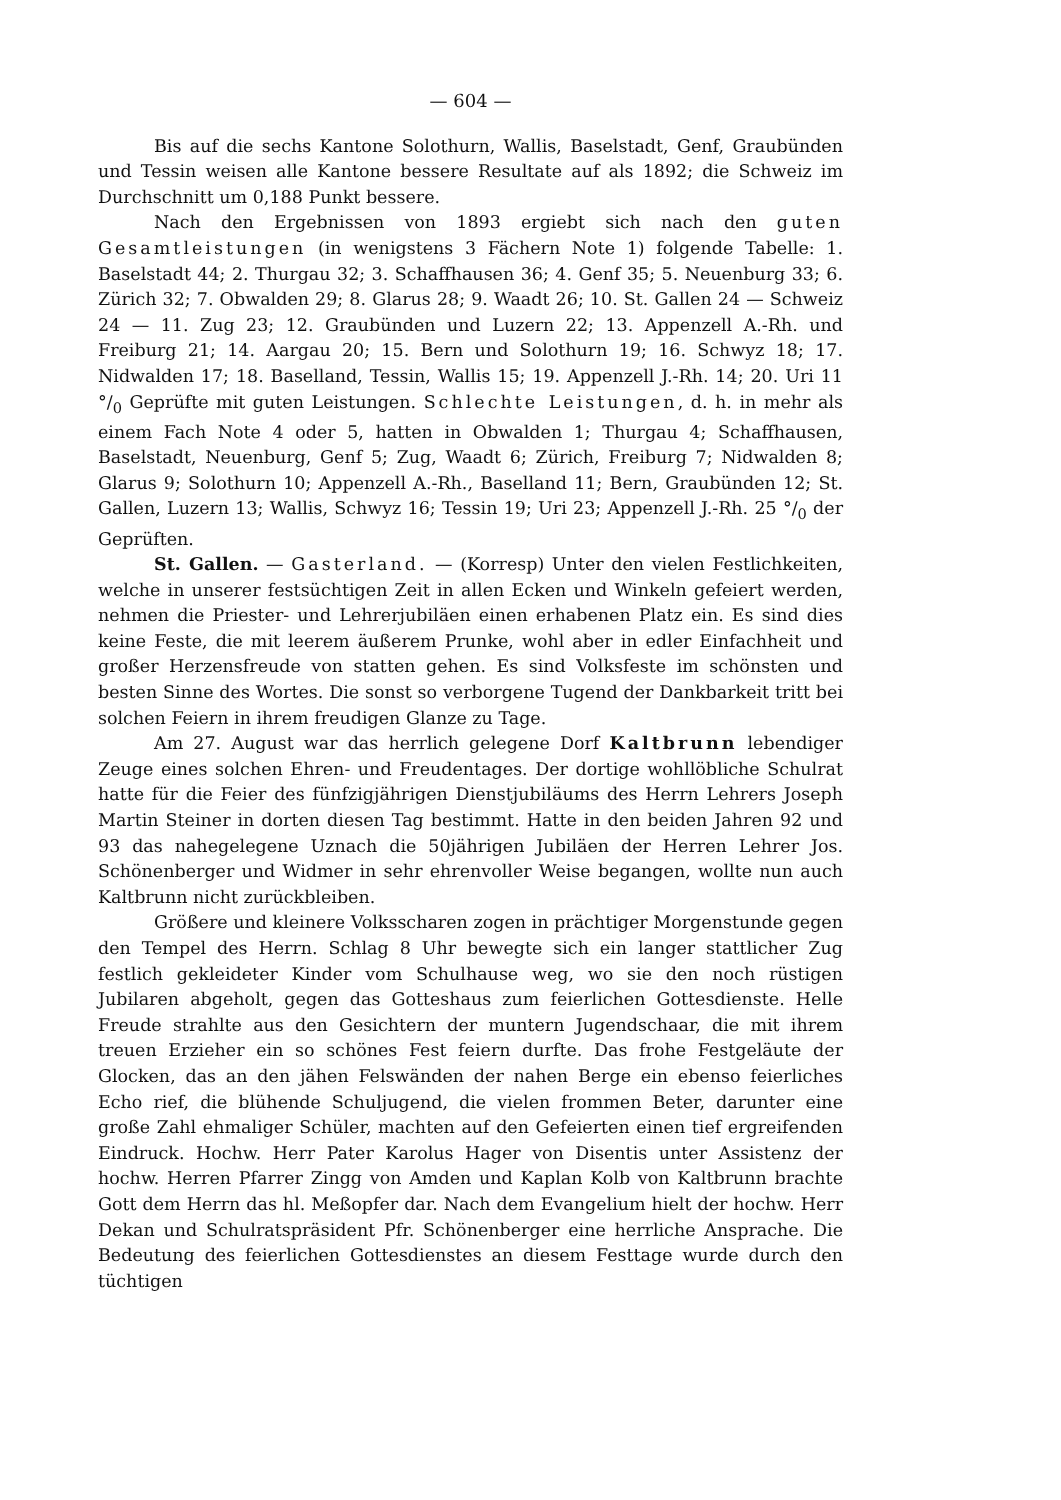— 604 —
Bis auf die sechs Kantone Solothurn, Wallis, Baselstadt, Genf, Graubünden und Tessin weisen alle Kantone bessere Resultate auf als 1892; die Schweiz im Durchschnitt um 0,188 Punkt bessere.
Nach den Ergebnissen von 1893 ergiebt sich nach den guten Gesamtleistungen (in wenigstens 3 Fächern Note 1) folgende Tabelle: 1. Baselstadt 44; 2. Thurgau 32; 3. Schaffhausen 36; 4. Genf 35; 5. Neuenburg 33; 6. Zürich 32; 7. Obwalden 29; 8. Glarus 28; 9. Waadt 26; 10. St. Gallen 24 — Schweiz 24 — 11. Zug 23; 12. Graubünden und Luzern 22; 13. Appenzell A.-Rh. und Freiburg 21; 14. Aargau 20; 15. Bern und Solothurn 19; 16. Schwyz 18; 17. Nidwalden 17; 18. Baselland, Tessin, Wallis 15; 19. Appenzell J.-Rh. 14; 20. Uri 11 °/<sub>0</sub> Geprüfte mit guten Leistungen. Schlechte Leistungen, d. h. in mehr als einem Fach Note 4 oder 5, hatten in Obwalden 1; Thurgau 4; Schaffhausen, Baselstadt, Neuenburg, Genf 5; Zug, Waadt 6; Zürich, Freiburg 7; Nidwalden 8; Glarus 9; Solothurn 10; Appenzell A.-Rh., Baselland 11; Bern, Graubünden 12; St. Gallen, Luzern 13; Wallis, Schwyz 16; Tessin 19; Uri 23; Appenzell J.-Rh. 25 °/<sub>0</sub> der Geprüften.
St. Gallen. — Gasterland. — (Korresp) Unter den vielen Festlichkeiten, welche in unserer festsüchtigen Zeit in allen Ecken und Winkeln gefeiert werden, nehmen die Priester- und Lehrerjubiläen einen erhabenen Platz ein. Es sind dies keine Feste, die mit leerem äußerem Prunke, wohl aber in edler Einfachheit und großer Herzensfreude von statten gehen. Es sind Volksfeste im schönsten und besten Sinne des Wortes. Die sonst so verborgene Tugend der Dankbarkeit tritt bei solchen Feiern in ihrem freudigen Glanze zu Tage.
Am 27. August war das herrlich gelegene Dorf Kaltbrunn lebendiger Zeuge eines solchen Ehren- und Freudentages. Der dortige wohllöbliche Schulrat hatte für die Feier des fünfzigjährigen Dienstjubiläums des Herrn Lehrers Joseph Martin Steiner in dorten diesen Tag bestimmt. Hatte in den beiden Jahren 92 und 93 das nahegelegene Uznach die 50jährigen Jubiläen der Herren Lehrer Jos. Schönenberger und Widmer in sehr ehrenvoller Weise begangen, wollte nun auch Kaltbrunn nicht zurückbleiben.
Größere und kleinere Volksscharen zogen in prächtiger Morgenstunde gegen den Tempel des Herrn. Schlag 8 Uhr bewegte sich ein langer stattlicher Zug festlich gekleideter Kinder vom Schulhause weg, wo sie den noch rüstigen Jubilaren abgeholt, gegen das Gotteshaus zum feierlichen Gottesdienste. Helle Freude strahlte aus den Gesichtern der muntern Jugendschaar, die mit ihrem treuen Erzieher ein so schönes Fest feiern durfte. Das frohe Festgeläute der Glocken, das an den jähen Felswänden der nahen Berge ein ebenso feierliches Echo rief, die blühende Schuljugend, die vielen frommen Beter, darunter eine große Zahl ehmaliger Schüler, machten auf den Gefeierten einen tief ergreifenden Eindruck. Hochw. Herr Pater Karolus Hager von Disentis unter Assistenz der hochw. Herren Pfarrer Zingg von Amden und Kaplan Kolb von Kaltbrunn brachte Gott dem Herrn das hl. Meßopfer dar. Nach dem Evangelium hielt der hochw. Herr Dekan und Schulratspräsident Pfr. Schönenberger eine herrliche Ansprache. Die Bedeutung des feierlichen Gottesdienstes an diesem Festtage wurde durch den tüchtigen